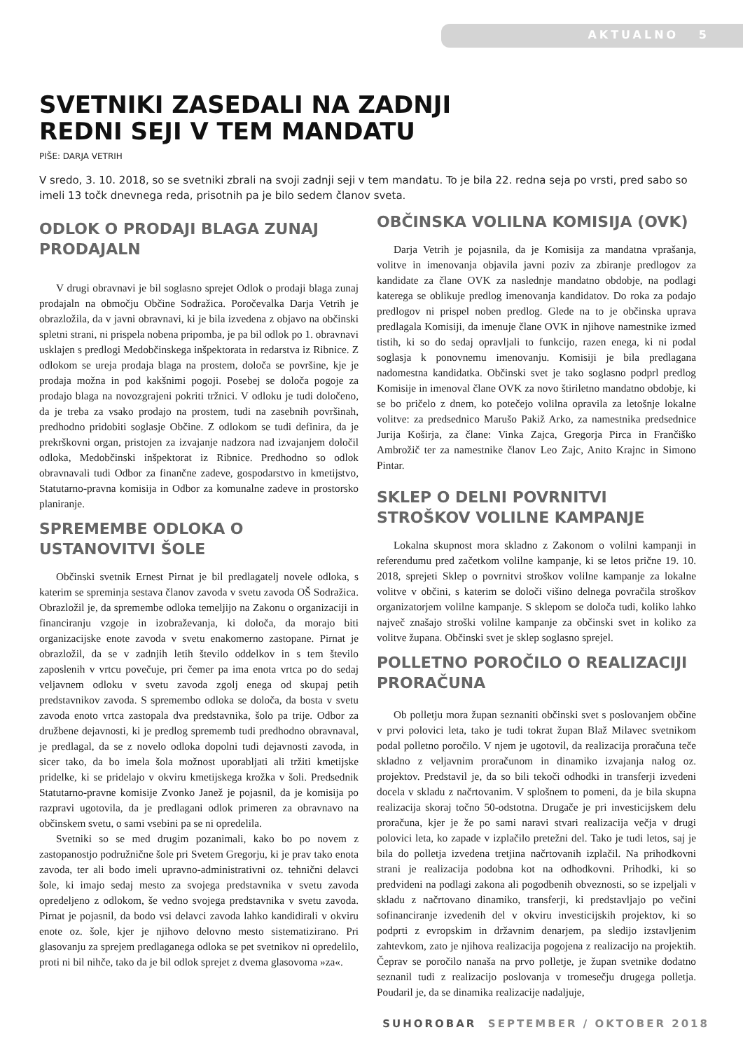AKTUALNO 5
SVETNIKI ZASEDALI NA ZADNJI
REDNI SEJI V TEM MANDATU
PIŠE: DARJA VETRIH
V sredo, 3. 10. 2018, so se svetniki zbrali na svoji zadnji seji v tem mandatu. To je bila 22. redna seja po vrsti, pred sabo so imeli 13 točk dnevnega reda, prisotnih pa je bilo sedem članov sveta.
ODLOK O PRODAJI BLAGA ZUNAJ PRODAJALN
V drugi obravnavi je bil soglasno sprejet Odlok o prodaji blaga zunaj prodajaln na območju Občine Sodražica. Poročevalka Darja Vetrih je obrazložila, da v javni obravnavi, ki je bila izvedena z objavo na občinski spletni strani, ni prispela nobena pripomba, je pa bil odlok po 1. obravnavi usklajen s predlogi Medobčinskega inšpektorata in redarstva iz Ribnice. Z odlokom se ureja prodaja blaga na prostem, določa se površine, kje je prodaja možna in pod kakšnimi pogoji. Posebej se določa pogoje za prodajo blaga na novozgrajeni pokriti tržnici. V odloku je tudi določeno, da je treba za vsako prodajo na prostem, tudi na zasebnih površinah, predhodno pridobiti soglasje Občine. Z odlokom se tudi definira, da je prekrškovni organ, pristojen za izvajanje nadzora nad izvajanjem določil odloka, Medobčinski inšpektorat iz Ribnice. Predhodno so odlok obravnavali tudi Odbor za finančne zadeve, gospodarstvo in kmetijstvo, Statutarno-pravna komisija in Odbor za komunalne zadeve in prostorsko planiranje.
SPREMEMBE ODLOKA O USTANOVITVI ŠOLE
Občinski svetnik Ernest Pirnat je bil predlagatelj novele odloka, s katerim se spreminja sestava članov zavoda v svetu zavoda OŠ Sodražica. Obrazložil je, da spremembe odloka temeljijo na Zakonu o organizaciji in financiranju vzgoje in izobraževanja, ki določa, da morajo biti organizacijske enote zavoda v svetu enakomerno zastopane. Pirnat je obrazložil, da se v zadnjih letih število oddelkov in s tem število zaposlenih v vrtcu povečuje, pri čemer pa ima enota vrtca po do sedaj veljavnem odloku v svetu zavoda zgolj enega od skupaj petih predstavnikov zavoda. S spremembo odloka se določa, da bosta v svetu zavoda enoto vrtca zastopala dva predstavnika, šolo pa trije. Odbor za družbene dejavnosti, ki je predlog sprememb tudi predhodno obravnaval, je predlagal, da se z novelo odloka dopolni tudi dejavnosti zavoda, in sicer tako, da bo imela šola možnost uporabljati ali tržiti kmetijske pridelke, ki se pridelajo v okviru kmetijskega krožka v šoli. Predsednik Statutarno-pravne komisije Zvonko Janež je pojasnil, da je komisija po razpravi ugotovila, da je predlagani odlok primeren za obravnavo na občinskem svetu, o sami vsebini pa se ni opredelila.
Svetniki so se med drugim pozanimali, kako bo po novem z zastopanostjo podružnične šole pri Svetem Gregorju, ki je prav tako enota zavoda, ter ali bodo imeli upravno-administrativni oz. tehnični delavci šole, ki imajo sedaj mesto za svojega predstavnika v svetu zavoda opredeljeno z odlokom, še vedno svojega predstavnika v svetu zavoda. Pirnat je pojasnil, da bodo vsi delavci zavoda lahko kandidirali v okviru enote oz. šole, kjer je njihovo delovno mesto sistematizirano. Pri glasovanju za sprejem predlaganega odloka se pet svetnikov ni opredelilo, proti ni bil nihče, tako da je bil odlok sprejet z dvema glasovoma »za«.
OBČINSKA VOLILNA KOMISIJA (OVK)
Darja Vetrih je pojasnila, da je Komisija za mandatna vprašanja, volitve in imenovanja objavila javni poziv za zbiranje predlogov za kandidate za člane OVK za naslednje mandatno obdobje, na podlagi katerega se oblikuje predlog imenovanja kandidatov. Do roka za podajo predlogov ni prispel noben predlog. Glede na to je občinska uprava predlagala Komisiji, da imenuje člane OVK in njihove namestnike izmed tistih, ki so do sedaj opravljali to funkcijo, razen enega, ki ni podal soglasja k ponovnemu imenovanju. Komisiji je bila predlagana nadomestna kandidatka. Občinski svet je tako soglasno podprl predlog Komisije in imenoval člane OVK za novo štiriletno mandatno obdobje, ki se bo pričelo z dnem, ko potečejo volilna opravila za letošnje lokalne volitve: za predsednico Marušo Pakiž Arko, za namestnika predsednice Jurija Koširja, za člane: Vinka Zajca, Gregorja Pirca in Frančiško Ambrožič ter za namestnike članov Leo Zajc, Anito Krajnc in Simono Pintar.
SKLEP O DELNI POVRNITVI STROŠKOV VOLILNE KAMPANJE
Lokalna skupnost mora skladno z Zakonom o volilni kampanji in referendumu pred začetkom volilne kampanje, ki se letos prične 19. 10. 2018, sprejeti Sklep o povrnitvi stroškov volilne kampanje za lokalne volitve v občini, s katerim se določi višino delnega povračila stroškov organizatorjem volilne kampanje. S sklepom se določa tudi, koliko lahko največ znašajo stroški volilne kampanje za občinski svet in koliko za volitve župana. Občinski svet je sklep soglasno sprejel.
POLLETNO POROČILO O REALIZACIJI PRORAČUNA
Ob polletju mora župan seznaniti občinski svet s poslovanjem občine v prvi polovici leta, tako je tudi tokrat župan Blaž Milavec svetnikom podal polletno poročilo. V njem je ugotovil, da realizacija proračuna teče skladno z veljavnim proračunom in dinamiko izvajanja nalog oz. projektov. Predstavil je, da so bili tekoči odhodki in transferji izvedeni docela v skladu z načrtovanim. V splošnem to pomeni, da je bila skupna realizacija skoraj točno 50-odstotna. Drugače je pri investicijskem delu proračuna, kjer je že po sami naravi stvari realizacija večja v drugi polovici leta, ko zapade v izplačilo pretežni del. Tako je tudi letos, saj je bila do polletja izvedena tretjina načrtovanih izplačil. Na prihodkovni strani je realizacija podobna kot na odhodkovni. Prihodki, ki so predvideni na podlagi zakona ali pogodbenih obveznosti, so se izpeljali v skladu z načrtovano dinamiko, transferji, ki predstavljajo po večini sofinanciranje izvedenih del v okviru investicijskih projektov, ki so podprti z evropskim in državnim denarjem, pa sledijo izstavljenim zahtevkom, zato je njihova realizacija pogojena z realizacijo na projektih. Čeprav se poročilo nanaša na prvo polletje, je župan svetnike dodatno seznanil tudi z realizacijo poslovanja v tromesečju drugega polletja. Poudaril je, da se dinamika realizacije nadaljuje,
SUHOROBAR SEPTEMBER / OKTOBER 2018